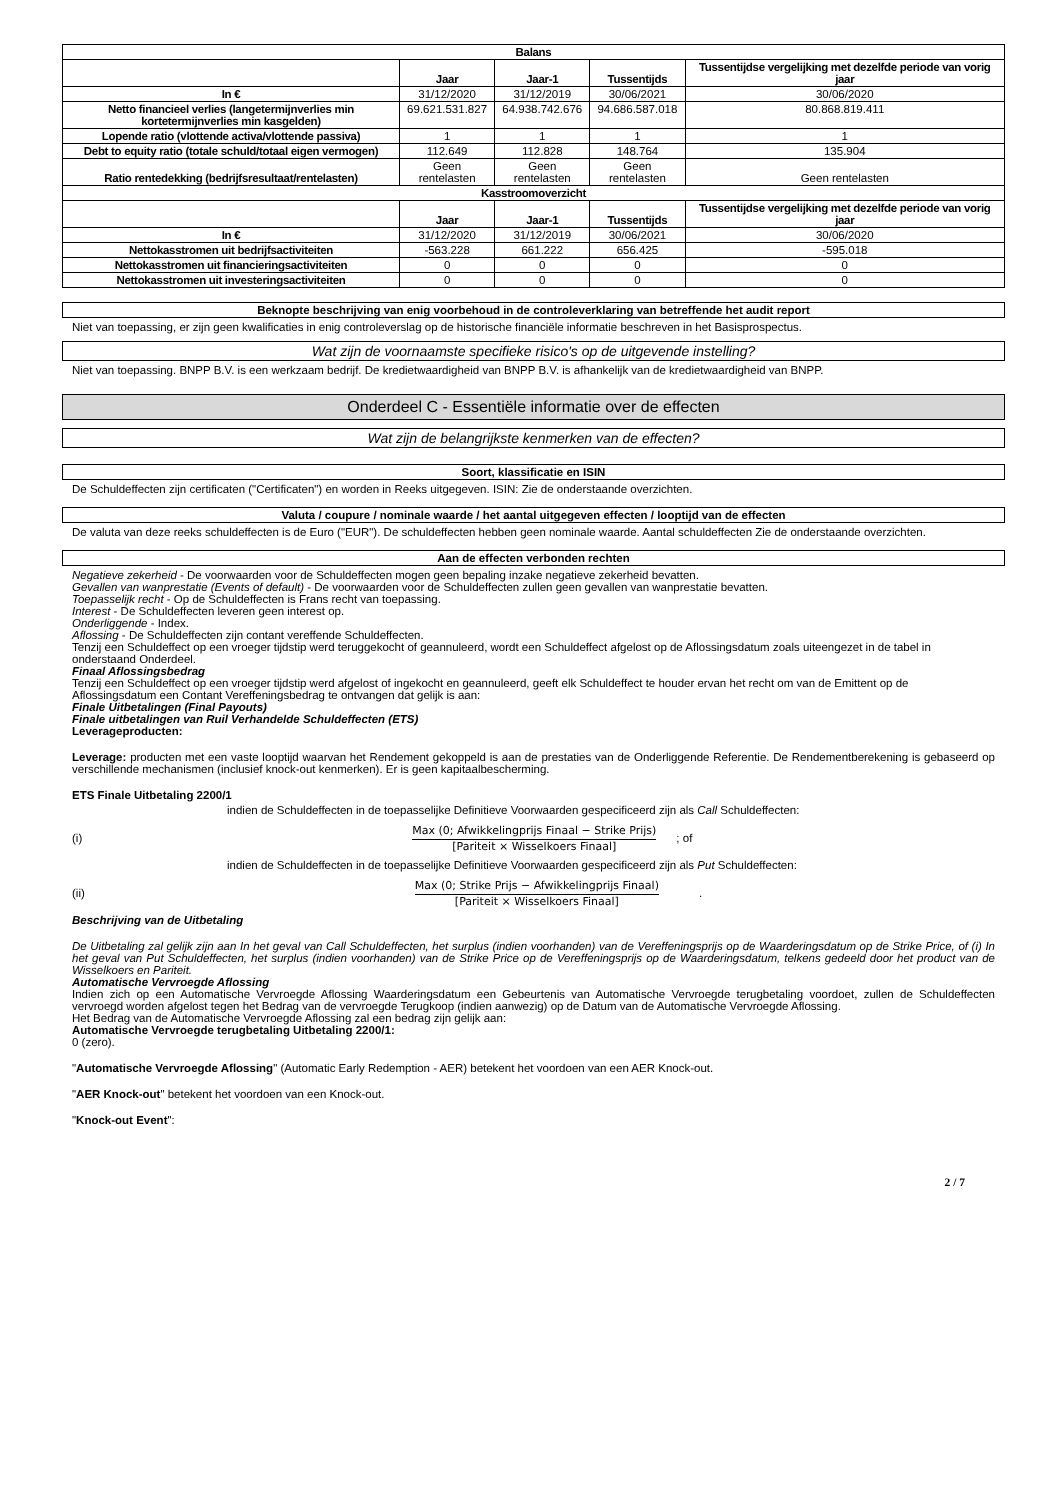| Balans | | | | |
| --- | --- | --- | --- | --- |
| | Jaar | Jaar-1 | Tussentijds | Tussentijdse vergelijking met dezelfde periode van vorig jaar |
| In € | 31/12/2020 | 31/12/2019 | 30/06/2021 | 30/06/2020 |
| Netto financieel verlies (langetermijnverlies min kortetermijnverlies min kasgelden) | 69.621.531.827 | 64.938.742.676 | 94.686.587.018 | 80.868.819.411 |
| Lopende ratio (vlottende activa/vlottende passiva) | 1 | 1 | 1 | 1 |
| Debt to equity ratio (totale schuld/totaal eigen vermogen) | 112.649 | 112.828 | 148.764 | 135.904 |
| Ratio rentedekking (bedrijfsresultaat/rentelasten) | Geen rentelasten | Geen rentelasten | Geen rentelasten | Geen rentelasten |
| Kasstroomoverzicht | | | | |
| | Jaar | Jaar-1 | Tussentijds | Tussentijdse vergelijking met dezelfde periode van vorig jaar |
| In € | 31/12/2020 | 31/12/2019 | 30/06/2021 | 30/06/2020 |
| Nettokasstromen uit bedrijfsactiviteiten | -563.228 | 661.222 | 656.425 | -595.018 |
| Nettokasstromen uit financieringsactiviteiten | 0 | 0 | 0 | 0 |
| Nettokasstromen uit investeringsactiviteiten | 0 | 0 | 0 | 0 |
Beknopte beschrijving van enig voorbehoud in de controleverklaring van betreffende het audit report
Niet van toepassing, er zijn geen kwalificaties in enig controleverslag op de historische financiële informatie beschreven in het Basisprospectus.
Wat zijn de voornaamste specifieke risico's op de uitgevende instelling?
Niet van toepassing. BNPP B.V. is een werkzaam bedrijf. De kredietwaardigheid van BNPP B.V. is afhankelijk van de kredietwaardigheid van BNPP.
Onderdeel C - Essentiële informatie over de effecten
Wat zijn de belangrijkste kenmerken van de effecten?
Soort, klassificatie en ISIN
De Schuldeffecten zijn certificaten ("Certificaten") en worden in Reeks uitgegeven. ISIN: Zie de onderstaande overzichten.
Valuta / coupure / nominale waarde / het aantal uitgegeven effecten / looptijd van de effecten
De valuta van deze reeks schuldeffecten is de Euro ("EUR"). De schuldeffecten hebben geen nominale waarde. Aantal schuldeffecten Zie de onderstaande overzichten.
Aan de effecten verbonden rechten
Negatieve zekerheid - De voorwaarden voor de Schuldeffecten mogen geen bepaling inzake negatieve zekerheid bevatten.
Gevallen van wanprestatie (Events of default) - De voorwaarden voor de Schuldeffecten zullen geen gevallen van wanprestatie bevatten.
Toepasselijk recht - Op de Schuldeffecten is Frans recht van toepassing.
Interest - De Schuldeffecten leveren geen interest op.
Onderliggende - Index.
Aflossing - De Schuldeffecten zijn contant vereffende Schuldeffecten.
Tenzij een Schuldeffect op een vroeger tijdstip werd teruggekocht of geannuleerd, wordt een Schuldeffect afgelost op de Aflossingsdatum zoals uiteengezet in de tabel in onderstaand Onderdeel.
Finaal Aflossingsbedrag
Tenzij een Schuldeffect op een vroeger tijdstip werd afgelost of ingekocht en geannuleerd, geeft elk Schuldeffect te houder ervan het recht om van de Emittent op de Aflossingsdatum een Contant Vereffeningsbedrag te ontvangen dat gelijk is aan:
Finale Uitbetalingen (Final Payouts)
Finale uitbetalingen van Ruil Verhandelde Schuldeffecten (ETS)
Leverageproducten:
Leverage: producten met een vaste looptijd waarvan het Rendement gekoppeld is aan de prestaties van de Onderliggende Referentie. De Rendementberekening is gebaseerd op verschillende mechanismen (inclusief knock-out kenmerken). Er is geen kapitaalbescherming.
ETS Finale Uitbetaling 2200/1
indien de Schuldeffecten in de toepasselijke Definitieve Voorwaarden gespecificeerd zijn als Call Schuldeffecten:
(i)
Max (0; Afwikkelingprijs Finaal − Strike Prijs)
[Pariteit × Wisselkoers Finaal]
; of
indien de Schuldeffecten in de toepasselijke Definitieve Voorwaarden gespecificeerd zijn als Put Schuldeffecten:
(ii)
Max (0; Strike Prijs − Afwikkelingprijs Finaal)
[Pariteit × Wisselkoers Finaal]
.
Beschrijving van de Uitbetaling
De Uitbetaling zal gelijk zijn aan In het geval van Call Schuldeffecten, het surplus (indien voorhanden) van de Vereffeningsprijs op de Waarderingsdatum op de Strike Price, of (i) In het geval van Put Schuldeffecten, het surplus (indien voorhanden) van de Strike Price op de Vereffeningsprijs op de Waarderingsdatum, telkens gedeeld door het product van de Wisselkoers en Pariteit.
Automatische Vervroegde Aflossing
Indien zich op een Automatische Vervroegde Aflossing Waarderingsdatum een Gebeurtenis van Automatische Vervroegde terugbetaling voordoet, zullen de Schuldeffecten vervroegd worden afgelost tegen het Bedrag van de vervroegde Terugkoop (indien aanwezig) op de Datum van de Automatische Vervroegde Aflossing.
Het Bedrag van de Automatische Vervroegde Aflossing zal een bedrag zijn gelijk aan:
Automatische Vervroegde terugbetaling Uitbetaling 2200/1:
0 (zero).
"Automatische Vervroegde Aflossing" (Automatic Early Redemption - AER) betekent het voordoen van een AER Knock-out.
"AER Knock-out" betekent het voordoen van een Knock-out.
"Knock-out Event":
2 / 7